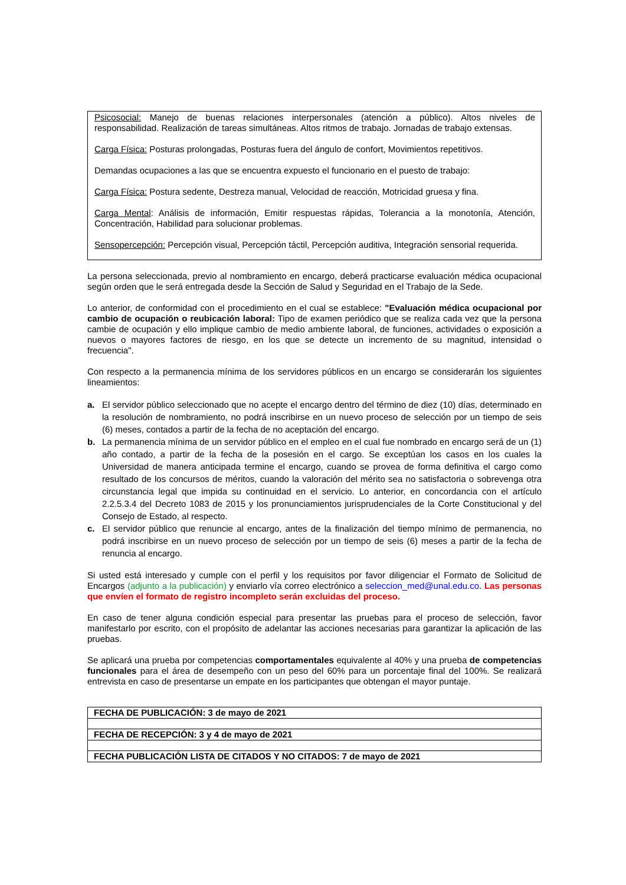Psicosocial: Manejo de buenas relaciones interpersonales (atención a público). Altos niveles de responsabilidad. Realización de tareas simultáneas. Altos ritmos de trabajo. Jornadas de trabajo extensas.
Carga Física: Posturas prolongadas, Posturas fuera del ángulo de confort, Movimientos repetitivos.
Demandas ocupaciones a las que se encuentra expuesto el funcionario en el puesto de trabajo:
Carga Física: Postura sedente, Destreza manual, Velocidad de reacción, Motricidad gruesa y fina.
Carga Mental: Análisis de información, Emitir respuestas rápidas, Tolerancia a la monotonía, Atención, Concentración, Habilidad para solucionar problemas.
Sensopercepción: Percepción visual, Percepción táctil, Percepción auditiva, Integración sensorial requerida.
La persona seleccionada, previo al nombramiento en encargo, deberá practicarse evaluación médica ocupacional según orden que le será entregada desde la Sección de Salud y Seguridad en el Trabajo de la Sede.
Lo anterior, de conformidad con el procedimiento en el cual se establece: "Evaluación médica ocupacional por cambio de ocupación o reubicación laboral: Tipo de examen periódico que se realiza cada vez que la persona cambie de ocupación y ello implique cambio de medio ambiente laboral, de funciones, actividades o exposición a nuevos o mayores factores de riesgo, en los que se detecte un incremento de su magnitud, intensidad o frecuencia".
Con respecto a la permanencia mínima de los servidores públicos en un encargo se considerarán los siguientes lineamientos:
a. El servidor público seleccionado que no acepte el encargo dentro del término de diez (10) días, determinado en la resolución de nombramiento, no podrá inscribirse en un nuevo proceso de selección por un tiempo de seis (6) meses, contados a partir de la fecha de no aceptación del encargo.
b. La permanencia mínima de un servidor público en el empleo en el cual fue nombrado en encargo será de un (1) año contado, a partir de la fecha de la posesión en el cargo. Se exceptúan los casos en los cuales la Universidad de manera anticipada termine el encargo, cuando se provea de forma definitiva el cargo como resultado de los concursos de méritos, cuando la valoración del mérito sea no satisfactoria o sobrevenga otra circunstancia legal que impida su continuidad en el servicio. Lo anterior, en concordancia con el artículo 2.2.5.3.4 del Decreto 1083 de 2015 y los pronunciamientos jurisprudenciales de la Corte Constitucional y del Consejo de Estado, al respecto.
c. El servidor público que renuncie al encargo, antes de la finalización del tiempo mínimo de permanencia, no podrá inscribirse en un nuevo proceso de selección por un tiempo de seis (6) meses a partir de la fecha de renuncia al encargo.
Si usted está interesado y cumple con el perfil y los requisitos por favor diligenciar el Formato de Solicitud de Encargos (adjunto a la publicación) y enviarlo vía correo electrónico a seleccion_med@unal.edu.co. Las personas que envíen el formato de registro incompleto serán excluidas del proceso.
En caso de tener alguna condición especial para presentar las pruebas para el proceso de selección, favor manifestarlo por escrito, con el propósito de adelantar las acciones necesarias para garantizar la aplicación de las pruebas.
Se aplicará una prueba por competencias comportamentales equivalente al 40% y una prueba de competencias funcionales para el área de desempeño con un peso del 60% para un porcentaje final del 100%. Se realizará entrevista en caso de presentarse un empate en los participantes que obtengan el mayor puntaje.
| FECHA DE PUBLICACIÓN: 3 de mayo de 2021 |
| FECHA DE RECEPCIÓN: 3 y 4 de mayo de 2021 |
| FECHA PUBLICACIÓN LISTA DE CITADOS Y NO CITADOS: 7 de mayo de 2021 |